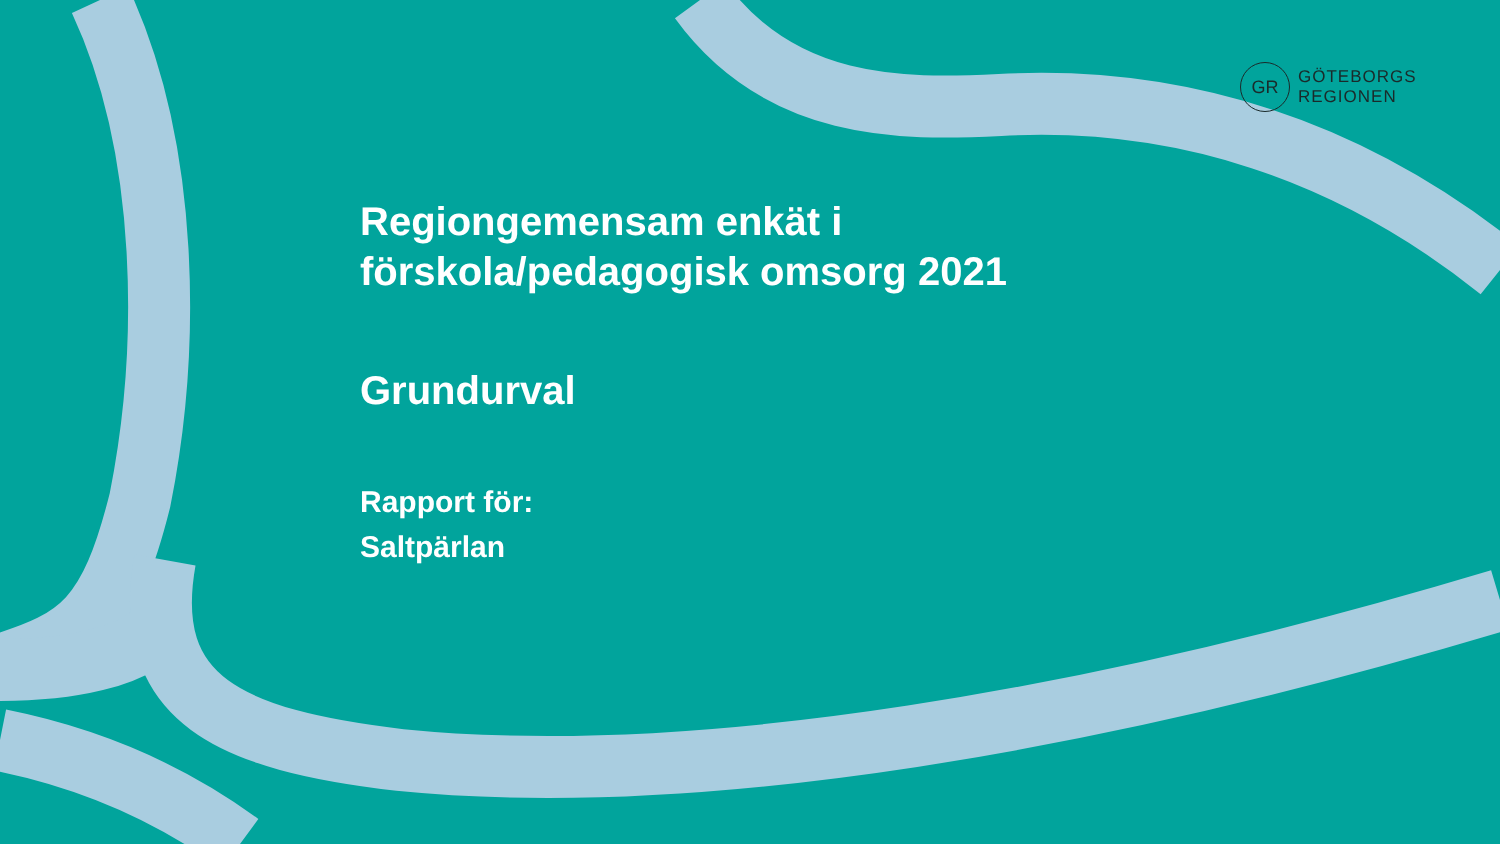GR
GÖTEBORGS
REGIONEN
Regiongemensam enkät i
förskola/pedagogisk omsorg 2021
Grundurval
Rapport för:
Saltpärlan